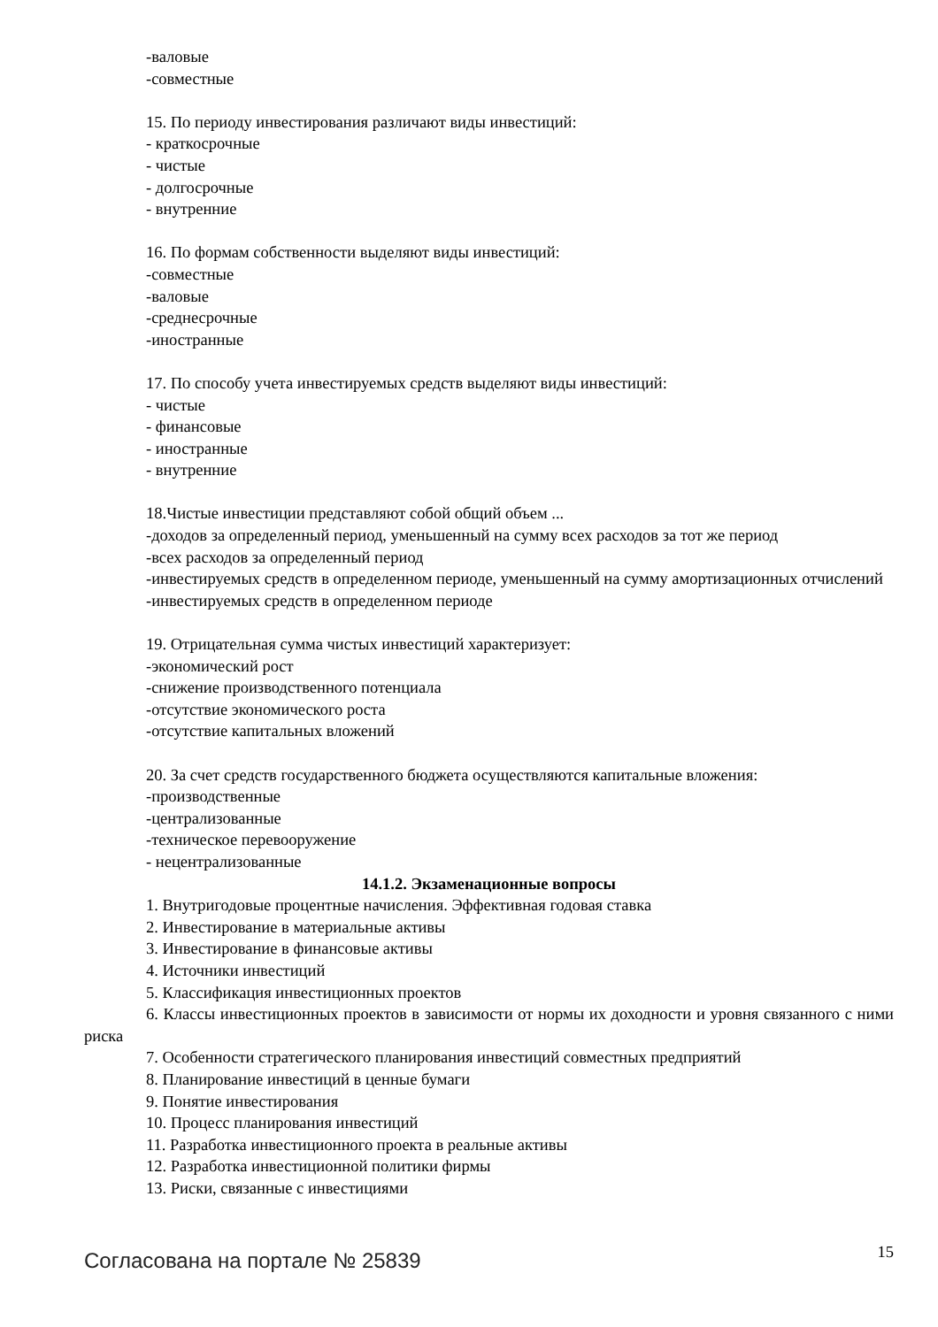-валовые
-совместные
15. По периоду инвестирования различают виды инвестиций:
- краткосрочные
- чистые
- долгосрочные
- внутренние
16. По формам собственности выделяют виды инвестиций:
-совместные
-валовые
-среднесрочные
-иностранные
17. По способу учета инвестируемых средств выделяют виды инвестиций:
- чистые
- финансовые
- иностранные
- внутренние
18.Чистые инвестиции представляют собой общий объем ...
-доходов за определенный период, уменьшенный на сумму всех расходов за тот же период
-всех расходов за определенный период
-инвестируемых средств в определенном периоде, уменьшенный на сумму амортизационных отчислений
-инвестируемых средств в определенном периоде
19. Отрицательная сумма чистых инвестиций характеризует:
-экономический рост
-снижение производственного потенциала
-отсутствие экономического роста
-отсутствие капитальных вложений
20. За счет средств государственного бюджета осуществляются капитальные вложения:
-производственные
-централизованные
-техническое перевооружение
- нецентрализованные
14.1.2. Экзаменационные вопросы
1. Внутригодовые процентные начисления. Эффективная годовая ставка
2. Инвестирование в материальные активы
3. Инвестирование в финансовые активы
4. Источники инвестиций
5. Классификация инвестиционных проектов
6. Классы инвестиционных проектов в зависимости от нормы их доходности и уровня связанного с ними риска
7. Особенности стратегического планирования инвестиций совместных предприятий
8. Планирование инвестиций в ценные бумаги
9. Понятие инвестирования
10. Процесс планирования инвестиций
11. Разработка инвестиционного проекта в реальные активы
12. Разработка инвестиционной политики фирмы
13. Риски, связанные с инвестициями
Согласована на портале № 25839 15